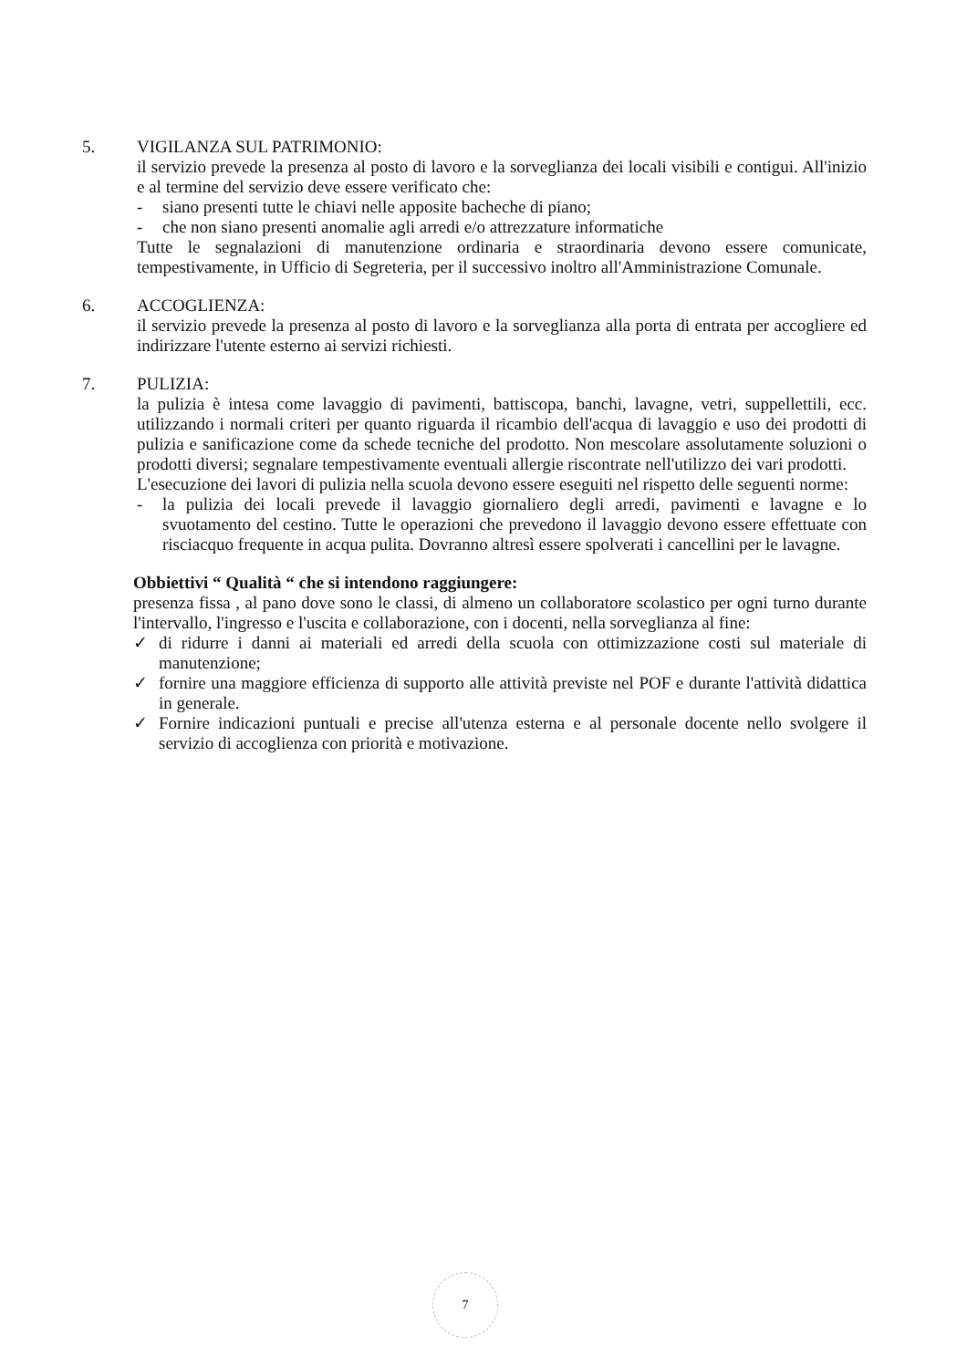5. VIGILANZA SUL PATRIMONIO:
il servizio prevede la presenza al posto di lavoro e la sorveglianza dei locali visibili e contigui. All'inizio e al termine del servizio deve essere verificato che:
- siano presenti tutte le chiavi nelle apposite bacheche di piano;
- che non siano presenti anomalie agli arredi e/o attrezzature informatiche
Tutte le segnalazioni di manutenzione ordinaria e straordinaria devono essere comunicate, tempestivamente, in Ufficio di Segreteria, per il successivo inoltro all'Amministrazione Comunale.
6. ACCOGLIENZA:
il servizio prevede la presenza al posto di lavoro e la sorveglianza alla porta di entrata per accogliere ed indirizzare l'utente esterno ai servizi richiesti.
7. PULIZIA:
la pulizia è intesa come lavaggio di pavimenti, battiscopa, banchi, lavagne, vetri, suppellettili, ecc. utilizzando i normali criteri per quanto riguarda il ricambio dell'acqua di lavaggio e uso dei prodotti di pulizia e sanificazione come da schede tecniche del prodotto. Non mescolare assolutamente soluzioni o prodotti diversi; segnalare tempestivamente eventuali allergie riscontrate nell'utilizzo dei vari prodotti.
L'esecuzione dei lavori di pulizia nella scuola devono essere eseguiti nel rispetto delle seguenti norme:
- la pulizia dei locali prevede il lavaggio giornaliero degli arredi, pavimenti e lavagne e lo svuotamento del cestino. Tutte le operazioni che prevedono il lavaggio devono essere effettuate con risciacquo frequente in acqua pulita. Dovranno altresì essere spolverati i cancellini per le lavagne.
Obbiettivi “ Qualità “ che si intendono raggiungere:
presenza fissa , al pano dove sono le classi, di almeno un collaboratore scolastico per ogni turno durante l'intervallo, l'ingresso e l'uscita e collaborazione, con i docenti, nella sorveglianza al fine:
✓ di ridurre i danni ai materiali ed arredi della scuola con ottimizzazione costi sul materiale di manutenzione;
✓ fornire una maggiore efficienza di supporto alle attività previste nel POF e durante l'attività didattica in generale.
✓ Fornire indicazioni puntuali e precise all'utenza esterna e al personale docente nello svolgere il servizio di accoglienza con priorità e motivazione.
7